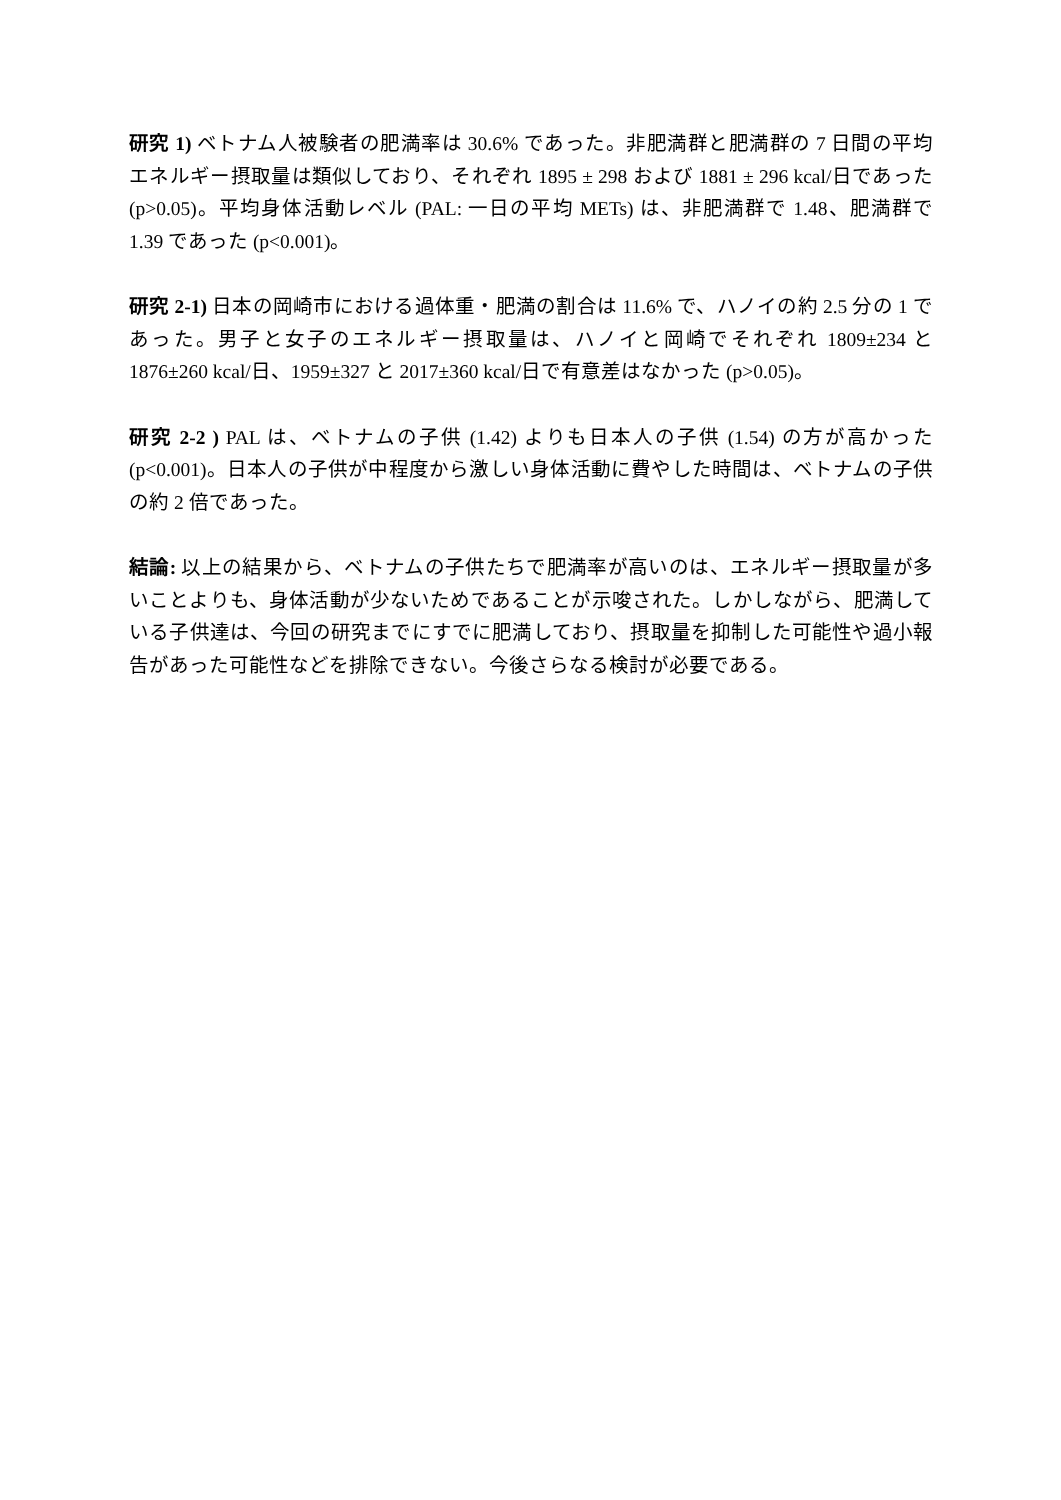研究 1) ベトナム人被験者の肥満率は 30.6% であった。非肥満群と肥満群の 7 日間の平均エネルギー摂取量は類似しており、それぞれ 1895 ± 298 および 1881 ± 296 kcal/日であった(p>0.05)。平均身体活動レベル (PAL: 一日の平均 METs) は、非肥満群で 1.48、肥満群で 1.39 であった (p<0.001)。
研究 2-1) 日本の岡崎市における過体重・肥満の割合は 11.6% で、ハノイの約 2.5 分の 1 であった。男子と女子のエネルギー摂取量は、ハノイと岡崎でそれぞれ 1809±234 と 1876±260 kcal/日、1959±327 と 2017±360 kcal/日で有意差はなかった (p>0.05)。
研究 2-2 ) PAL は、ベトナムの子供 (1.42) よりも日本人の子供 (1.54) の方が高かった (p<0.001)。日本人の子供が中程度から激しい身体活動に費やした時間は、ベトナムの子供の約 2 倍であった。
結論: 以上の結果から、ベトナムの子供たちで肥満率が高いのは、エネルギー摂取量が多いことよりも、身体活動が少ないためであることが示唆された。しかしながら、肥満している子供達は、今回の研究までにすでに肥満しており、摂取量を抑制した可能性や過小報告があった可能性などを排除できない。今後さらなる検討が必要である。